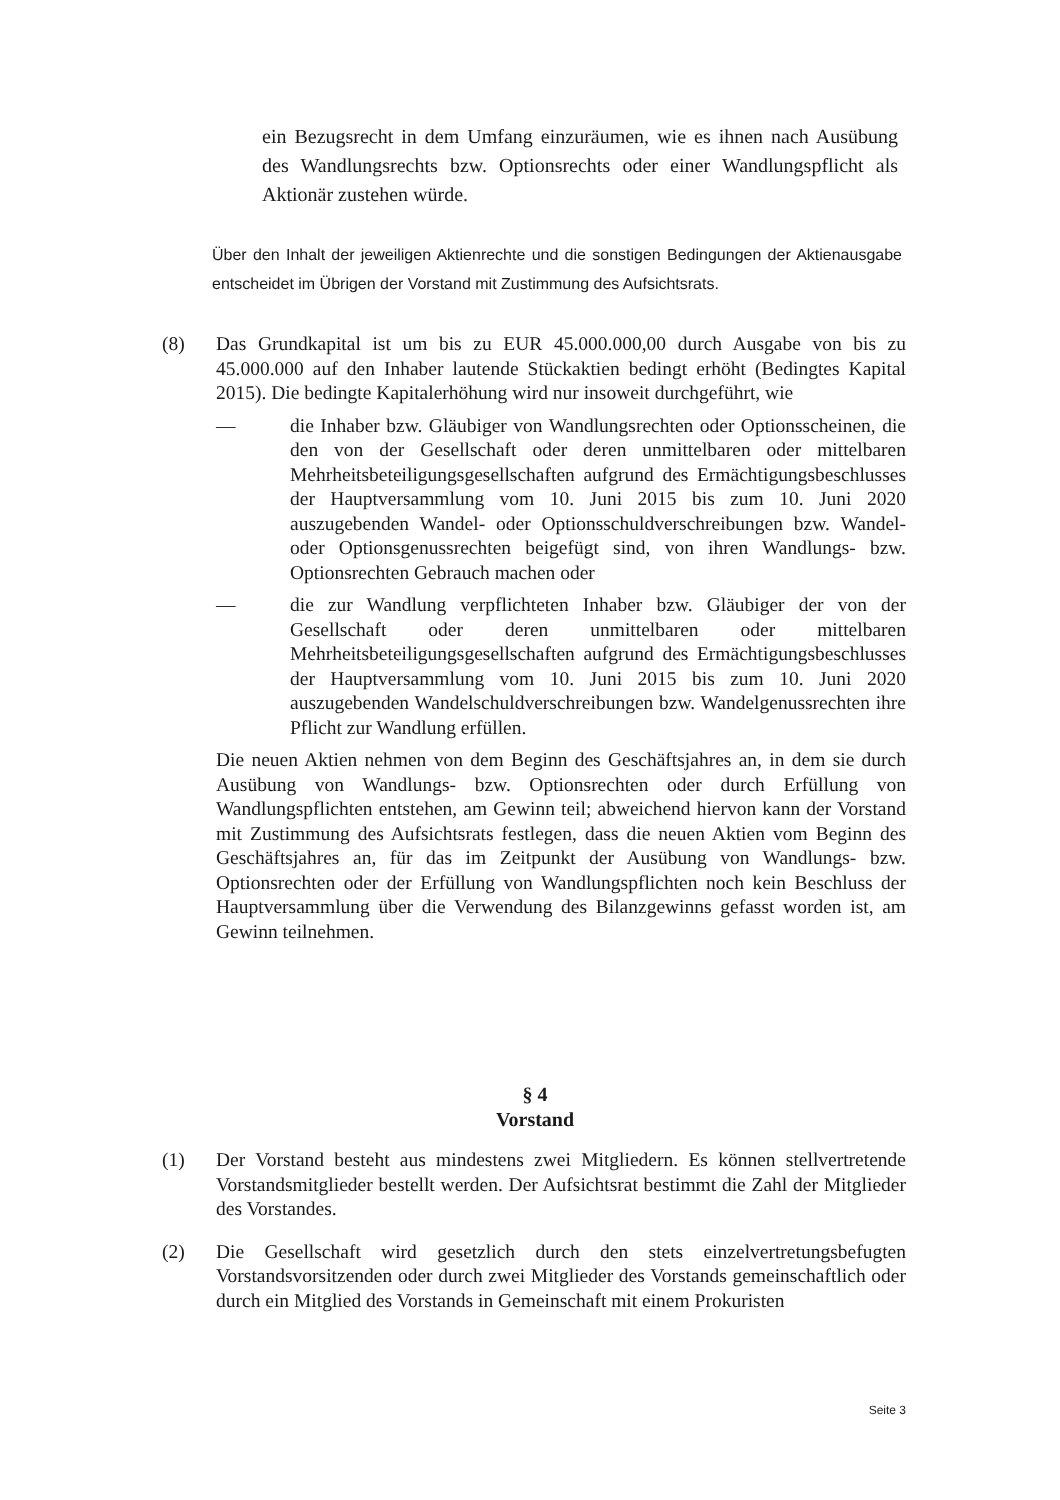ein Bezugsrecht in dem Umfang einzuräumen, wie es ihnen nach Ausübung des Wandlungsrechts bzw. Optionsrechts oder einer Wandlungspflicht als Aktionär zustehen würde.
Über den Inhalt der jeweiligen Aktienrechte und die sonstigen Bedingungen der Aktienausgabe entscheidet im Übrigen der Vorstand mit Zustimmung des Aufsichtsrats.
(8) Das Grundkapital ist um bis zu EUR 45.000.000,00 durch Ausgabe von bis zu 45.000.000 auf den Inhaber lautende Stückaktien bedingt erhöht (Bedingtes Kapital 2015). Die bedingte Kapitalerhöhung wird nur insoweit durchgeführt, wie
— die Inhaber bzw. Gläubiger von Wandlungsrechten oder Optionsscheinen, die den von der Gesellschaft oder deren unmittelbaren oder mittelbaren Mehrheitsbeteiligungsgesellschaften aufgrund des Ermächtigungsbeschlusses der Hauptversammlung vom 10. Juni 2015 bis zum 10. Juni 2020 auszugebenden Wandel- oder Optionsschuldverschreibungen bzw. Wandel- oder Optionsgenussrechten beigefügt sind, von ihren Wandlungs- bzw. Optionsrechten Gebrauch machen oder
— die zur Wandlung verpflichteten Inhaber bzw. Gläubiger der von der Gesellschaft oder deren unmittelbaren oder mittelbaren Mehrheitsbeteiligungsgesellschaften aufgrund des Ermächtigungsbeschlusses der Hauptversammlung vom 10. Juni 2015 bis zum 10. Juni 2020 auszugebenden Wandelschuldverschreibungen bzw. Wandelgenussrechten ihre Pflicht zur Wandlung erfüllen.
Die neuen Aktien nehmen von dem Beginn des Geschäftsjahres an, in dem sie durch Ausübung von Wandlungs- bzw. Optionsrechten oder durch Erfüllung von Wandlungspflichten entstehen, am Gewinn teil; abweichend hiervon kann der Vorstand mit Zustimmung des Aufsichtsrats festlegen, dass die neuen Aktien vom Beginn des Geschäftsjahres an, für das im Zeitpunkt der Ausübung von Wandlungs- bzw. Optionsrechten oder der Erfüllung von Wandlungspflichten noch kein Beschluss der Hauptversammlung über die Verwendung des Bilanzgewinns gefasst worden ist, am Gewinn teilnehmen.
§ 4
Vorstand
(1) Der Vorstand besteht aus mindestens zwei Mitgliedern. Es können stellvertretende Vorstandsmitglieder bestellt werden. Der Aufsichtsrat bestimmt die Zahl der Mitglieder des Vorstandes.
(2) Die Gesellschaft wird gesetzlich durch den stets einzelvertretungsbefugten Vorstandsvorsitzenden oder durch zwei Mitglieder des Vorstands gemeinschaftlich oder durch ein Mitglied des Vorstands in Gemeinschaft mit einem Prokuristen
Seite 3